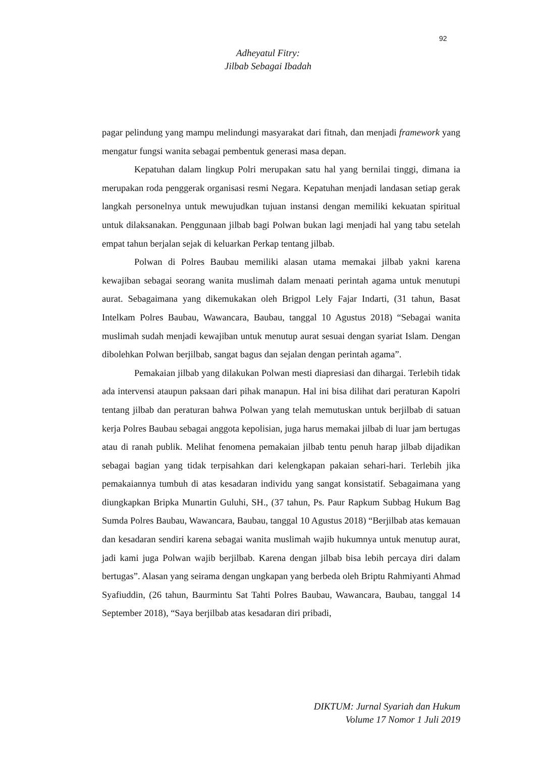92
Adheyatul Fitry:
Jilbab Sebagai Ibadah
pagar pelindung yang mampu melindungi masyarakat dari fitnah, dan menjadi framework yang mengatur fungsi wanita sebagai pembentuk generasi masa depan.
Kepatuhan dalam lingkup Polri merupakan satu hal yang bernilai tinggi, dimana ia merupakan roda penggerak organisasi resmi Negara. Kepatuhan menjadi landasan setiap gerak langkah personelnya untuk mewujudkan tujuan instansi dengan memiliki kekuatan spiritual untuk dilaksanakan. Penggunaan jilbab bagi Polwan bukan lagi menjadi hal yang tabu setelah empat tahun berjalan sejak di keluarkan Perkap tentang jilbab.
Polwan di Polres Baubau memiliki alasan utama memakai jilbab yakni karena kewajiban sebagai seorang wanita muslimah dalam menaati perintah agama untuk menutupi aurat. Sebagaimana yang dikemukakan oleh Brigpol Lely Fajar Indarti, (31 tahun, Basat Intelkam Polres Baubau, Wawancara, Baubau, tanggal 10 Agustus 2018) “Sebagai wanita muslimah sudah menjadi kewajiban untuk menutup aurat sesuai dengan syariat Islam. Dengan dibolehkan Polwan berjilbab, sangat bagus dan sejalan dengan perintah agama”.
Pemakaian jilbab yang dilakukan Polwan mesti diapresiasi dan dihargai. Terlebih tidak ada intervensi ataupun paksaan dari pihak manapun. Hal ini bisa dilihat dari peraturan Kapolri tentang jilbab dan peraturan bahwa Polwan yang telah memutuskan untuk berjilbab di satuan kerja Polres Baubau sebagai anggota kepolisian, juga harus memakai jilbab di luar jam bertugas atau di ranah publik. Melihat fenomena pemakaian jilbab tentu penuh harap jilbab dijadikan sebagai bagian yang tidak terpisahkan dari kelengkapan pakaian sehari-hari. Terlebih jika pemakaiannya tumbuh di atas kesadaran individu yang sangat konsistatif. Sebagaimana yang diungkapkan Bripka Munartin Guluhi, SH., (37 tahun, Ps. Paur Rapkum Subbag Hukum Bag Sumda Polres Baubau, Wawancara, Baubau, tanggal 10 Agustus 2018) “Berjilbab atas kemauan dan kesadaran sendiri karena sebagai wanita muslimah wajib hukumnya untuk menutup aurat, jadi kami juga Polwan wajib berjilbab. Karena dengan jilbab bisa lebih percaya diri dalam bertugas”. Alasan yang seirama dengan ungkapan yang berbeda oleh Briptu Rahmiyanti Ahmad Syafiuddin, (26 tahun, Baurmintu Sat Tahti Polres Baubau, Wawancara, Baubau, tanggal 14 September 2018), “Saya berjilbab atas kesadaran diri pribadi,
DIKTUM: Jurnal Syariah dan Hukum
Volume 17 Nomor 1 Juli 2019